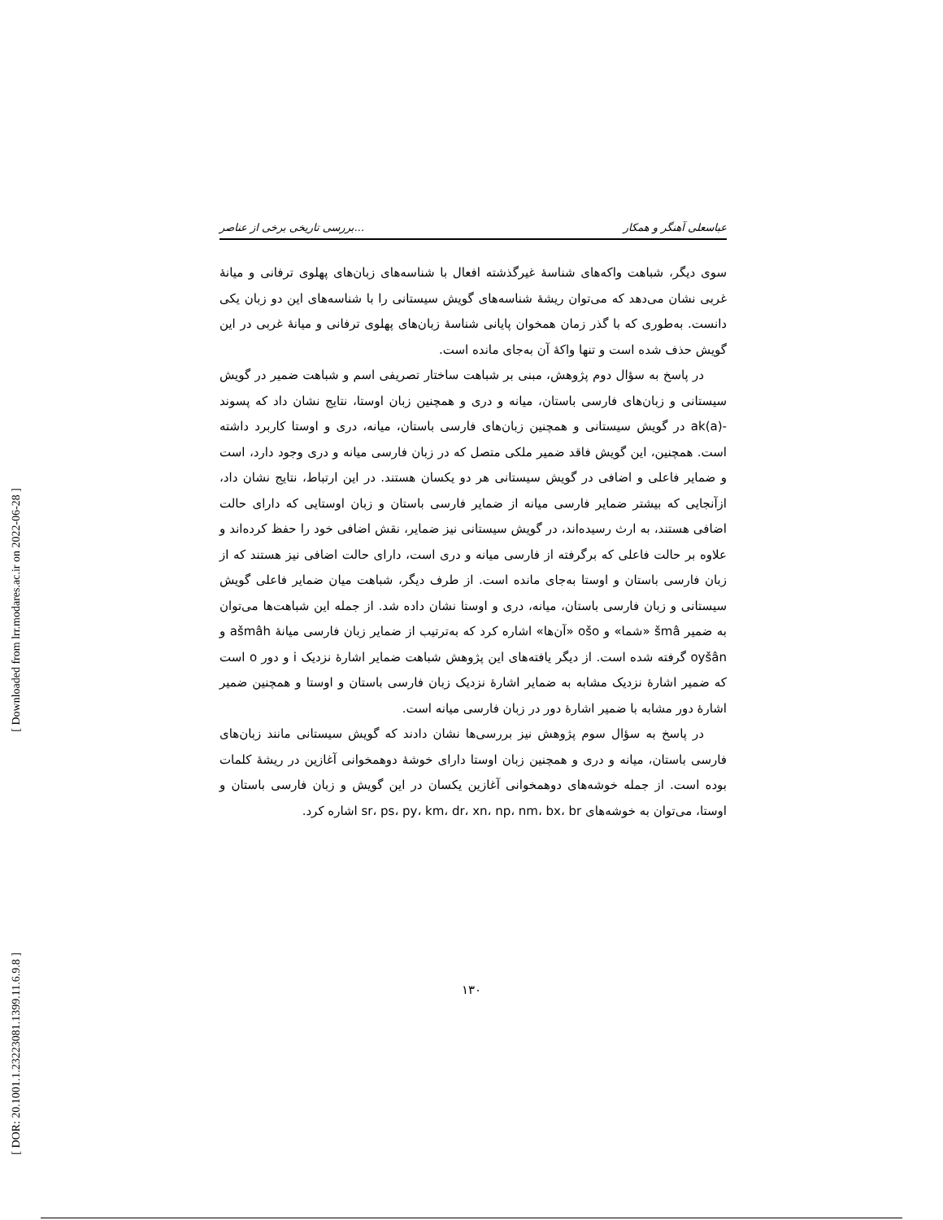[ Downloaded from lrr.modares.ac.ir on 2022-06-28 ]
[ DOR: 20.1001.1.23223081.1399.11.6.9.8 ]
بررسی تاریخی برخی از عناصر... عباسعلی آهنگر و همکار
سوی دیگر، شباهت واکه‌های شناسهٔ غیرگذشته افعال با شناسه‌های زبان‌های پهلوی ترفانی و میانهٔ غربی نشان می‌دهد که می‌توان ریشهٔ شناسه‌های گویش سیستانی را با شناسه‌های این دو زبان یکی دانست. به‌طوری که با گذر زمان همخوان پایانی شناسهٔ زبان‌های پهلوی ترفانی و میانهٔ غربی در این گویش حذف شده است و تنها واکهٔ آن به‌جای مانده است.
در پاسخ به سؤال دوم پژوهش، مبنی بر شباهت ساختار تصریفی اسم و شباهت ضمیر در گویش سیستانی و زبان‌های فارسی باستان، میانه و دری و همچنین زبان اوستا، نتایج نشان داد که پسوند ak(a)- در گویش سیستانی و همچنین زبان‌های فارسی باستان، میانه، دری و اوستا کاربرد داشته است. همچنین، این گویش فاقد ضمیر ملکی متصل که در زبان فارسی میانه و دری وجود دارد، است و ضمایر فاعلی و اضافی در گویش سیستانی هر دو یکسان هستند. در این ارتباط، نتایج نشان داد، ازآنجایی که بیشتر ضمایر فارسی میانه از ضمایر فارسی باستان و زبان اوستایی که دارای حالت اضافی هستند، به ارث رسیده‌اند، در گویش سیستانی نیز ضمایر، نقش اضافی خود را حفظ کرده‌اند و علاوه بر حالت فاعلی که برگرفته از فارسی میانه و دری است، دارای حالت اضافی نیز هستند که از زبان فارسی باستان و اوستا به‌جای مانده است. از طرف دیگر، شباهت میان ضمایر فاعلی گویش سیستانی و زبان فارسی باستان، میانه، دری و اوستا نشان داده شد. از جمله این شباهت‌ها می‌توان به ضمیر šmâ «شما» و ošo «آن‌ها» اشاره کرد که به‌ترتیب از ضمایر زبان فارسی میانهٔ ašmâh و oyšân گرفته شده است. از دیگر یافته‌های این پژوهش شباهت ضمایر اشارهٔ نزدیک i و دور o است که ضمیر اشارهٔ نزدیک مشابه به ضمایر اشارهٔ نزدیک زبان فارسی باستان و اوستا و همچنین ضمیر اشارهٔ دور مشابه با ضمیر اشارهٔ دور در زبان فارسی میانه است.
در پاسخ به سؤال سوم پژوهش نیز بررسی‌ها نشان دادند که گویش سیستانی مانند زبان‌های فارسی باستان، میانه و دری و همچنین زبان اوستا دارای خوشهٔ دوهمخوانی آغازین در ریشهٔ کلمات بوده است. از جمله خوشه‌های دوهمخوانی آغازین یکسان در این گویش و زبان فارسی باستان و اوستا، می‌توان به خوشه‌های sr، ps، py، km، dr، xn، np، nm، bx، br اشاره کرد.
۱۳۰